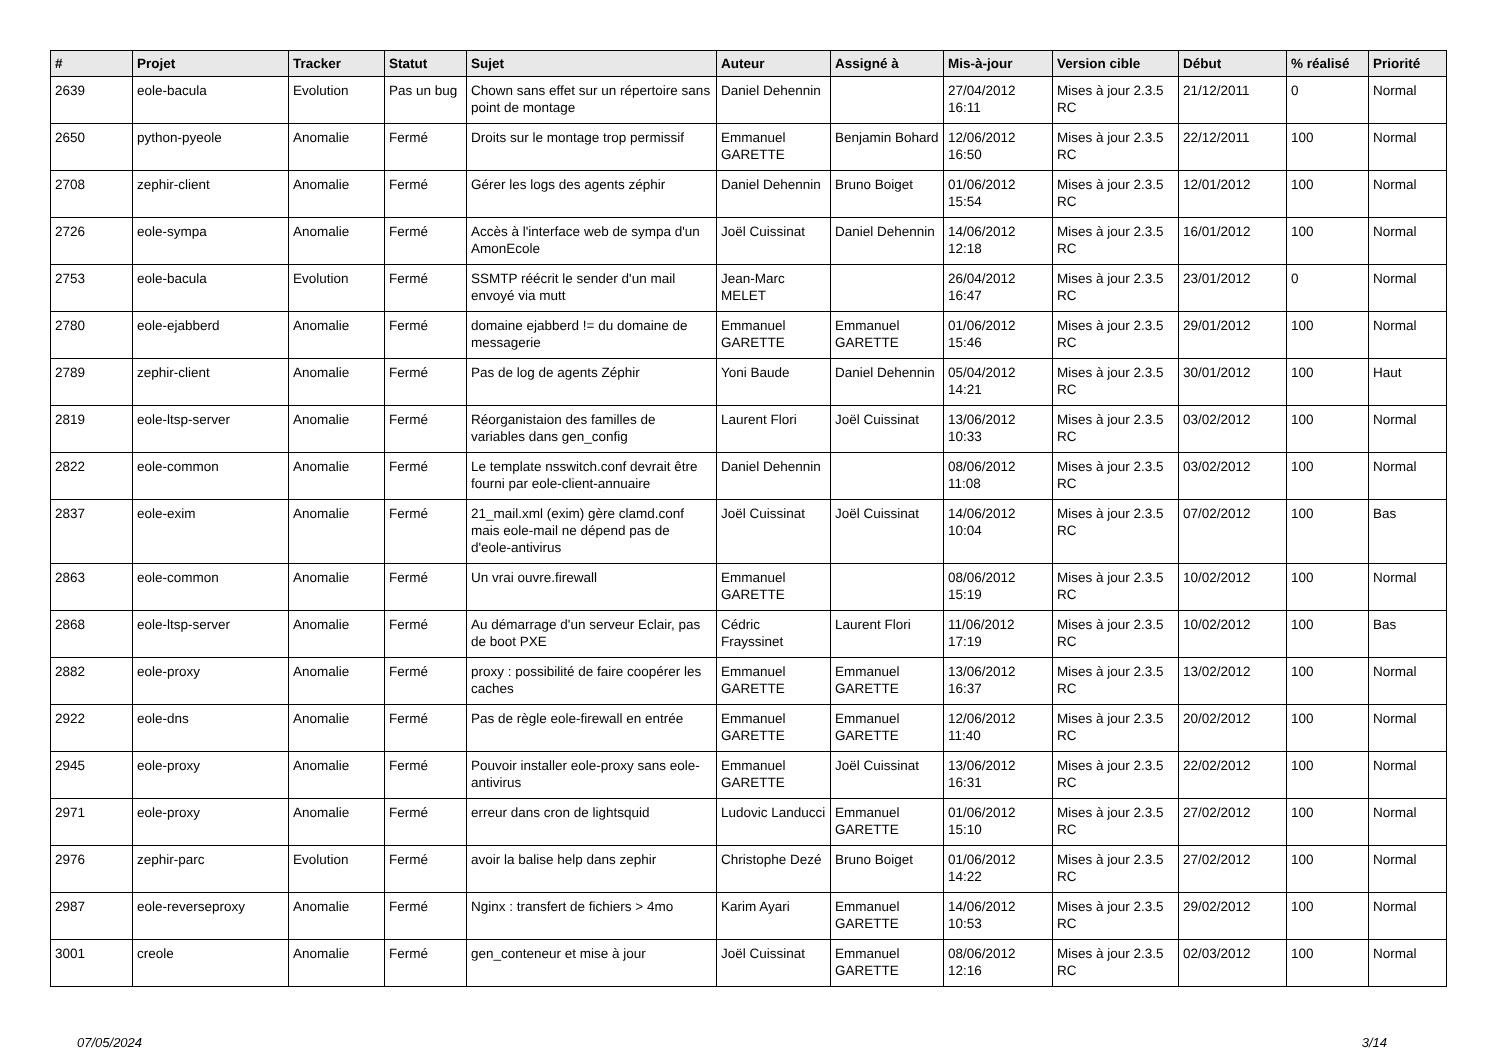| # | Projet | Tracker | Statut | Sujet | Auteur | Assigné à | Mis-à-jour | Version cible | Début | % réalisé | Priorité |
| --- | --- | --- | --- | --- | --- | --- | --- | --- | --- | --- | --- |
| 2639 | eole-bacula | Evolution | Pas un bug | Chown sans effet sur un répertoire sans point de montage | Daniel Dehennin | | 27/04/2012 16:11 | Mises à jour 2.3.5 RC | 21/12/2011 | 0 | Normal |
| 2650 | python-pyeole | Anomalie | Fermé | Droits sur le montage trop permissif | Emmanuel GARETTE | Benjamin Bohard | 12/06/2012 16:50 | Mises à jour 2.3.5 RC | 22/12/2011 | 100 | Normal |
| 2708 | zephir-client | Anomalie | Fermé | Gérer les logs des agents zéphir | Daniel Dehennin | Bruno Boiget | 01/06/2012 15:54 | Mises à jour 2.3.5 RC | 12/01/2012 | 100 | Normal |
| 2726 | eole-sympa | Anomalie | Fermé | Accès à l'interface web de sympa d'un AmonEcole | Joël Cuissinat | Daniel Dehennin | 14/06/2012 12:18 | Mises à jour 2.3.5 RC | 16/01/2012 | 100 | Normal |
| 2753 | eole-bacula | Evolution | Fermé | SSMTP réécrit le sender d'un mail envoyé via mutt | Jean-Marc MELET | | 26/04/2012 16:47 | Mises à jour 2.3.5 RC | 23/01/2012 | 0 | Normal |
| 2780 | eole-ejabberd | Anomalie | Fermé | domaine ejabberd != du domaine de messagerie | Emmanuel GARETTE | Emmanuel GARETTE | 01/06/2012 15:46 | Mises à jour 2.3.5 RC | 29/01/2012 | 100 | Normal |
| 2789 | zephir-client | Anomalie | Fermé | Pas de log de agents Zéphir | Yoni Baude | Daniel Dehennin | 05/04/2012 14:21 | Mises à jour 2.3.5 RC | 30/01/2012 | 100 | Haut |
| 2819 | eole-ltsp-server | Anomalie | Fermé | Réorganistaion des familles de variables dans gen_config | Laurent Flori | Joël Cuissinat | 13/06/2012 10:33 | Mises à jour 2.3.5 RC | 03/02/2012 | 100 | Normal |
| 2822 | eole-common | Anomalie | Fermé | Le template nsswitch.conf devrait être fourni par eole-client-annuaire | Daniel Dehennin | | 08/06/2012 11:08 | Mises à jour 2.3.5 RC | 03/02/2012 | 100 | Normal |
| 2837 | eole-exim | Anomalie | Fermé | 21_mail.xml (exim) gère clamd.conf mais eole-mail ne dépend pas de d'eole-antivirus | Joël Cuissinat | Joël Cuissinat | 14/06/2012 10:04 | Mises à jour 2.3.5 RC | 07/02/2012 | 100 | Bas |
| 2863 | eole-common | Anomalie | Fermé | Un vrai ouvre.firewall | Emmanuel GARETTE | | 08/06/2012 15:19 | Mises à jour 2.3.5 RC | 10/02/2012 | 100 | Normal |
| 2868 | eole-ltsp-server | Anomalie | Fermé | Au démarrage d'un serveur Eclair, pas de boot PXE | Cédric Frayssinet | Laurent Flori | 11/06/2012 17:19 | Mises à jour 2.3.5 RC | 10/02/2012 | 100 | Bas |
| 2882 | eole-proxy | Anomalie | Fermé | proxy : possibilité de faire coopérer les caches | Emmanuel GARETTE | Emmanuel GARETTE | 13/06/2012 16:37 | Mises à jour 2.3.5 RC | 13/02/2012 | 100 | Normal |
| 2922 | eole-dns | Anomalie | Fermé | Pas de règle eole-firewall en entrée | Emmanuel GARETTE | Emmanuel GARETTE | 12/06/2012 11:40 | Mises à jour 2.3.5 RC | 20/02/2012 | 100 | Normal |
| 2945 | eole-proxy | Anomalie | Fermé | Pouvoir installer eole-proxy sans eole-antivirus | Emmanuel GARETTE | Joël Cuissinat | 13/06/2012 16:31 | Mises à jour 2.3.5 RC | 22/02/2012 | 100 | Normal |
| 2971 | eole-proxy | Anomalie | Fermé | erreur dans cron de lightsquid | Ludovic Landucci | Emmanuel GARETTE | 01/06/2012 15:10 | Mises à jour 2.3.5 RC | 27/02/2012 | 100 | Normal |
| 2976 | zephir-parc | Evolution | Fermé | avoir la balise help dans zephir | Christophe Dezé | Bruno Boiget | 01/06/2012 14:22 | Mises à jour 2.3.5 RC | 27/02/2012 | 100 | Normal |
| 2987 | eole-reverseproxy | Anomalie | Fermé | Nginx : transfert de fichiers > 4mo | Karim Ayari | Emmanuel GARETTE | 14/06/2012 10:53 | Mises à jour 2.3.5 RC | 29/02/2012 | 100 | Normal |
| 3001 | creole | Anomalie | Fermé | gen_conteneur et mise à jour | Joël Cuissinat | Emmanuel GARETTE | 08/06/2012 12:16 | Mises à jour 2.3.5 RC | 02/03/2012 | 100 | Normal |
07/05/2024 3/14